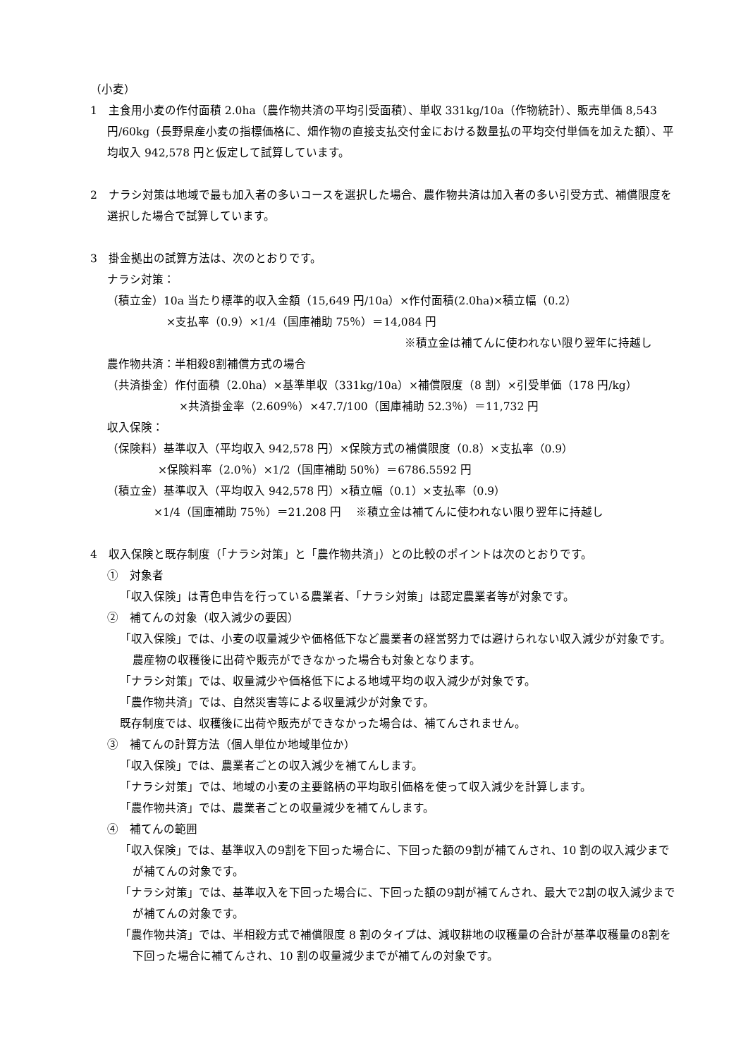（小麦）
1　主食用小麦の作付面積 2.0ha（農作物共済の平均引受面積）、単収 331kg/10a（作物統計）、販売単価 8,543 円/60kg（長野県産小麦の指標価格に、畑作物の直接支払交付金における数量払の平均交付単価を加えた額）、平均収入 942,578 円と仮定して試算しています。
2　ナラシ対策は地域で最も加入者の多いコースを選択した場合、農作物共済は加入者の多い引受方式、補償限度を選択した場合で試算しています。
3　掛金拠出の試算方法は、次のとおりです。
ナラシ対策：
（積立金）10a 当たり標準的収入金額（15,649 円/10a）×作付面積(2.0ha)×積立幅（0.2）
×支払率（0.9）×1/4（国庫補助 75％）＝14,084 円
※積立金は補てんに使われない限り翌年に持越し
農作物共済：半相殺8割補償方式の場合
（共済掛金）作付面積（2.0ha）×基準単収（331kg/10a）×補償限度（8 割）×引受単価（178 円/kg）
×共済掛金率（2.609％）×47.7/100（国庫補助 52.3％）＝11,732 円
収入保険：
（保険料）基準収入（平均収入 942,578 円）×保険方式の補償限度（0.8）×支払率（0.9）
×保険料率（2.0％）×1/2（国庫補助 50％）＝6786.5592 円
（積立金）基準収入（平均収入 942,578 円）×積立幅（0.1）×支払率（0.9）
×1/4（国庫補助 75％）＝21.208 円　 ※積立金は補てんに使われない限り翌年に持越し
4　収入保険と既存制度（「ナラシ対策」と「農作物共済」）との比較のポイントは次のとおりです。
①　対象者
「収入保険」は青色申告を行っている農業者、「ナラシ対策」は認定農業者等が対象です。
②　補てんの対象（収入減少の要因）
「収入保険」では、小麦の収量減少や価格低下など農業者の経営努力では避けられない収入減少が対象です。農産物の収穫後に出荷や販売ができなかった場合も対象となります。
「ナラシ対策」では、収量減少や価格低下による地域平均の収入減少が対象です。
「農作物共済」では、自然災害等による収量減少が対象です。
既存制度では、収穫後に出荷や販売ができなかった場合は、補てんされません。
③　補てんの計算方法（個人単位か地域単位か）
「収入保険」では、農業者ごとの収入減少を補てんします。
「ナラシ対策」では、地域の小麦の主要銘柄の平均取引価格を使って収入減少を計算します。
「農作物共済」では、農業者ごとの収量減少を補てんします。
④　補てんの範囲
「収入保険」では、基準収入の9割を下回った場合に、下回った額の9割が補てんされ、10 割の収入減少までが補てんの対象です。
「ナラシ対策」では、基準収入を下回った場合に、下回った額の9割が補てんされ、最大で2割の収入減少までが補てんの対象です。
「農作物共済」では、半相殺方式で補償限度 8 割のタイプは、減収耕地の収穫量の合計が基準収穫量の8割を下回った場合に補てんされ、10 割の収量減少までが補てんの対象です。